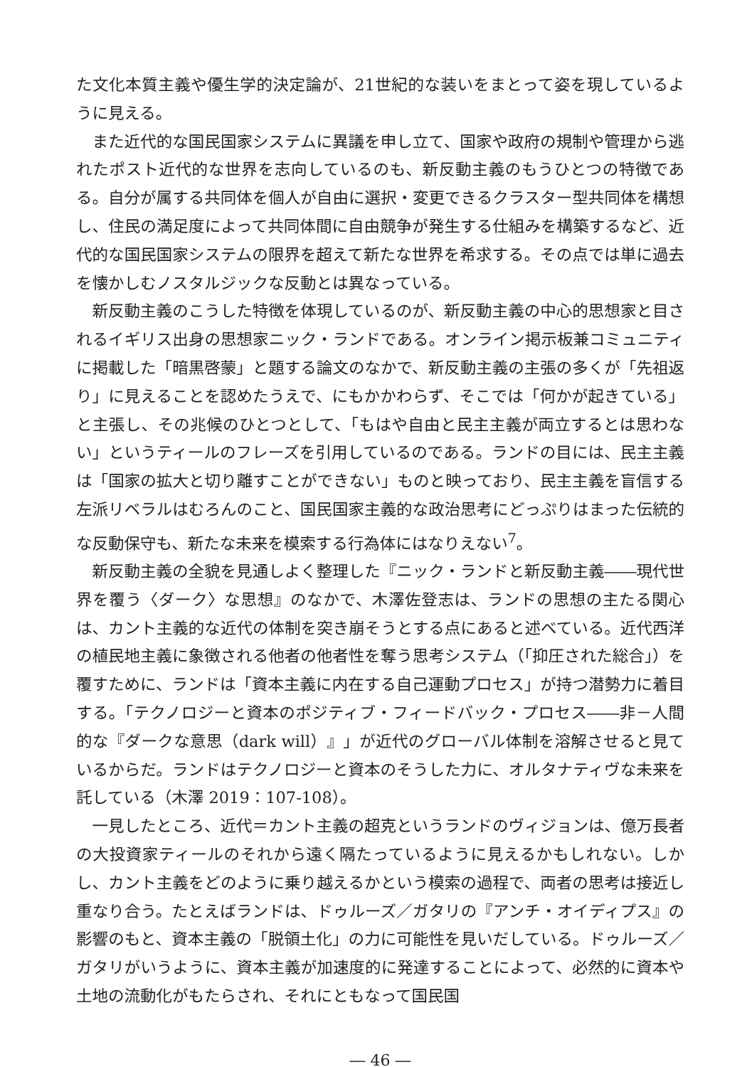た文化本質主義や優生学的決定論が、21世紀的な装いをまとって姿を現しているように見える。
また近代的な国民国家システムに異議を申し立て、国家や政府の規制や管理から逃れたポスト近代的な世界を志向しているのも、新反動主義のもうひとつの特徴である。自分が属する共同体を個人が自由に選択・変更できるクラスター型共同体を構想し、住民の満足度によって共同体間に自由競争が発生する仕組みを構築するなど、近代的な国民国家システムの限界を超えて新たな世界を希求する。その点では単に過去を懐かしむノスタルジックな反動とは異なっている。
新反動主義のこうした特徴を体現しているのが、新反動主義の中心的思想家と目されるイギリス出身の思想家ニック・ランドである。オンライン掲示板兼コミュニティに掲載した「暗黒啓蒙」と題する論文のなかで、新反動主義の主張の多くが「先祖返り」に見えることを認めたうえで、にもかかわらず、そこでは「何かが起きている」と主張し、その兆候のひとつとして、「もはや自由と民主主義が両立するとは思わない」というティールのフレーズを引用しているのである。ランドの目には、民主主義は「国家の拡大と切り離すことができない」ものと映っており、民主主義を盲信する左派リベラルはむろんのこと、国民国家主義的な政治思考にどっぷりはまった伝統的な反動保守も、新たな未来を模索する行為体にはなりえない<sup>7</sup>。
新反動主義の全貌を見通しよく整理した『ニック・ランドと新反動主義――現代世界を覆う〈ダーク〉な思想』のなかで、木澤佐登志は、ランドの思想の主たる関心は、カント主義的な近代の体制を突き崩そうとする点にあると述べている。近代西洋の植民地主義に象徴される他者の他者性を奪う思考システム（「抑圧された総合」）を覆すために、ランドは「資本主義に内在する自己運動プロセス」が持つ潜勢力に着目する。「テクノロジーと資本のポジティブ・フィードバック・プロセス――非－人間的な『ダークな意思（dark will）』」が近代のグローバル体制を溶解させると見ているからだ。ランドはテクノロジーと資本のそうした力に、オルタナティヴな未来を託している（木澤 2019：107-108）。
一見したところ、近代＝カント主義の超克というランドのヴィジョンは、億万長者の大投資家ティールのそれから遠く隔たっているように見えるかもしれない。しかし、カント主義をどのように乗り越えるかという模索の過程で、両者の思考は接近し重なり合う。たとえばランドは、ドゥルーズ／ガタリの『アンチ・オイディプス』の影響のもと、資本主義の「脱領土化」の力に可能性を見いだしている。ドゥルーズ／ガタリがいうように、資本主義が加速度的に発達することによって、必然的に資本や土地の流動化がもたらされ、それにともなって国民国
― 46 ―